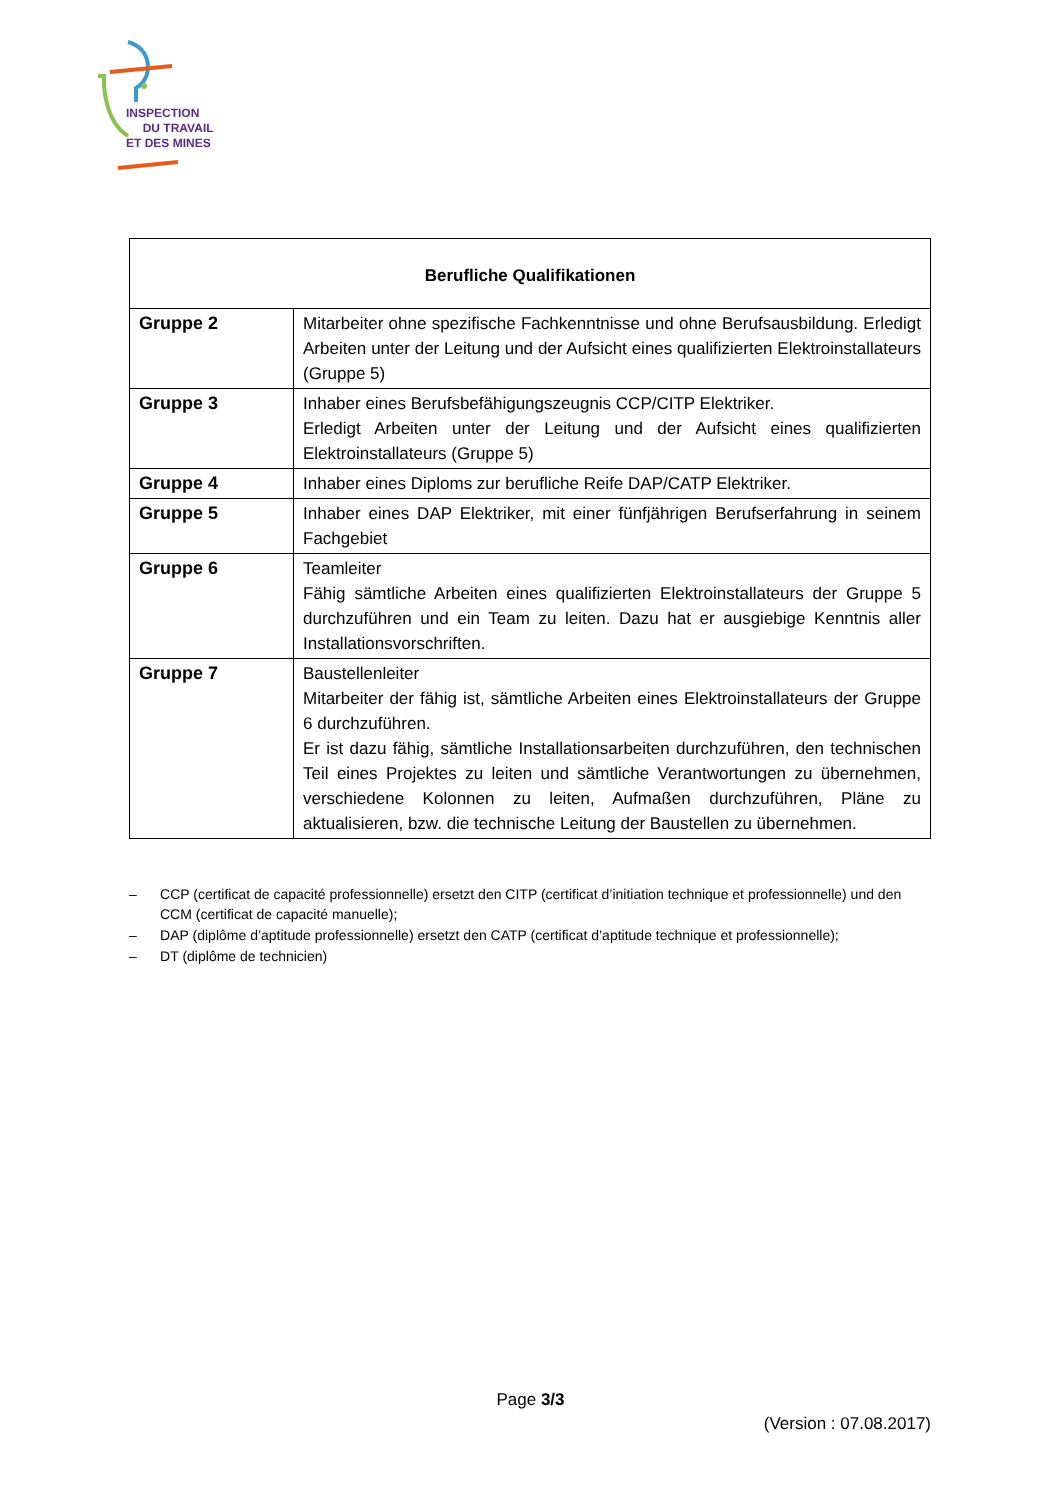INSPECTION
DU TRAVAIL
ET DES MINES
| Berufliche Qualifikationen | |
| --- | --- |
| Gruppe 2 | Mitarbeiter ohne spezifische Fachkenntnisse und ohne Berufsausbildung. Erledigt Arbeiten unter der Leitung und der Aufsicht eines qualifizierten Elektroinstallateurs (Gruppe 5) |
| Gruppe 3 | Inhaber eines Berufsbefähigungszeugnis CCP/CITP Elektriker. Erledigt Arbeiten unter der Leitung und der Aufsicht eines qualifizierten Elektroinstallateurs (Gruppe 5) |
| Gruppe 4 | Inhaber eines Diploms zur berufliche Reife DAP/CATP Elektriker. |
| Gruppe 5 | Inhaber eines DAP Elektriker, mit einer fünfjährigen Berufserfahrung in seinem Fachgebiet |
| Gruppe 6 | Teamleiter Fähig sämtliche Arbeiten eines qualifizierten Elektroinstallateurs der Gruppe 5 durchzuführen und ein Team zu leiten. Dazu hat er ausgiebige Kenntnis aller Installationsvorschriften. |
| Gruppe 7 | Baustellenleiter Mitarbeiter der fähig ist, sämtliche Arbeiten eines Elektroinstallateurs der Gruppe 6 durchzuführen. Er ist dazu fähig, sämtliche Installationsarbeiten durchzuführen, den technischen Teil eines Projektes zu leiten und sämtliche Verantwortungen zu übernehmen, verschiedene Kolonnen zu leiten, Aufmaßen durchzuführen, Pläne zu aktualisieren, bzw. die technische Leitung der Baustellen zu übernehmen. |
– CCP (certificat de capacité professionnelle) ersetzt den CITP (certificat d’initiation technique et professionnelle) und den CCM (certificat de capacité manuelle);
– DAP (diplôme d’aptitude professionnelle) ersetzt den CATP (certificat d’aptitude technique et professionnelle);
– DT (diplôme de technicien)
Page 3/3
(Version : 07.08.2017)